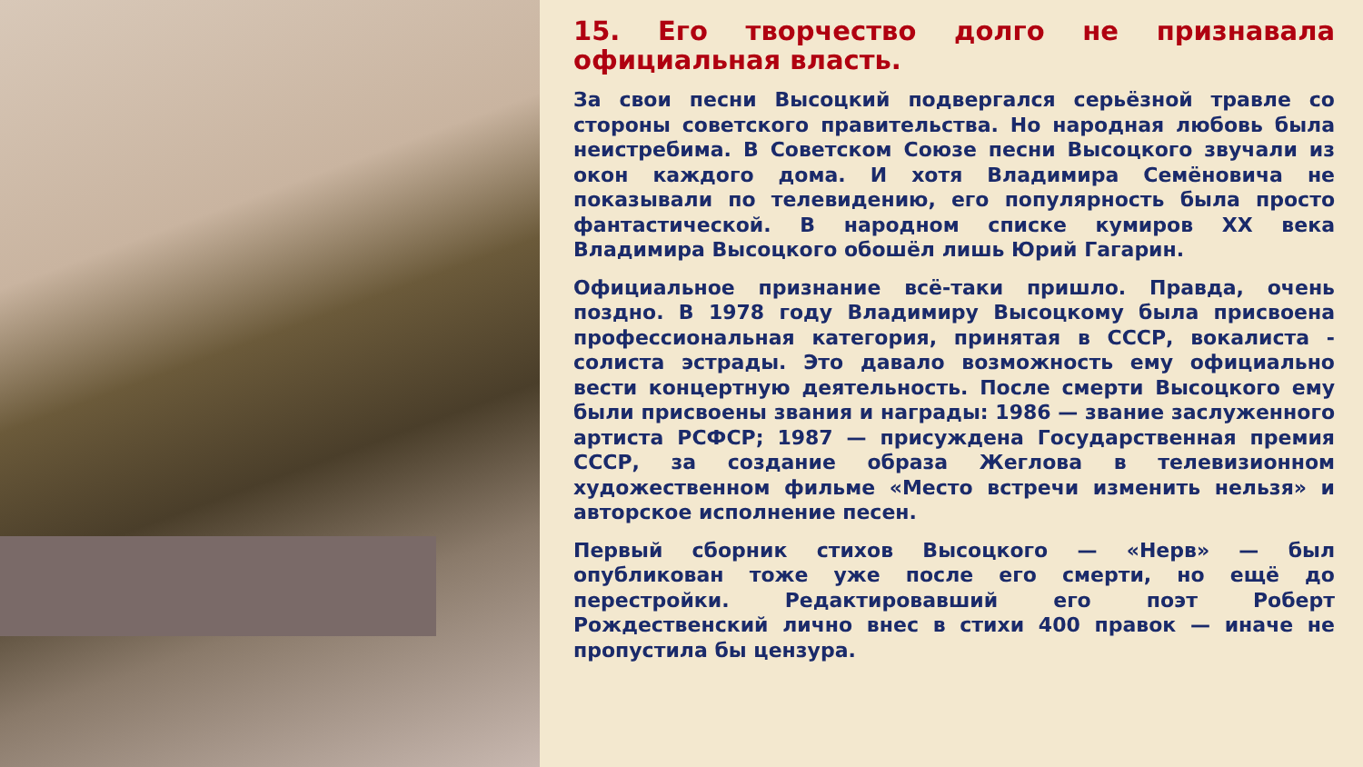15. Его творчество долго не признавала официальная власть.
За свои песни Высоцкий подвергался серьёзной травле со стороны советского правительства. Но народная любовь была неистребима. В Советском Союзе песни Высоцкого звучали из окон каждого дома. И хотя Владимира Семёновича не показывали по телевидению, его популярность была просто фантастической. В народном списке кумиров XX века Владимира Высоцкого обошёл лишь Юрий Гагарин.
Официальное признание всё-таки пришло. Правда, очень поздно. В 1978 году Владимиру Высоцкому была присвоена профессиональная категория, принятая в СССР, вокалиста - солиста эстрады. Это давало возможность ему официально вести концертную деятельность. После смерти Высоцкого ему были присвоены звания и награды: 1986 — звание заслуженного артиста РСФСР; 1987 — присуждена Государственная премия СССР, за создание образа Жеглова в телевизионном художественном фильме «Место встречи изменить нельзя» и авторское исполнение песен.
Первый сборник стихов Высоцкого — «Нерв» — был опубликован тоже уже после его смерти, но ещё до перестройки. Редактировавший его поэт Роберт Рождественский лично внес в стихи 400 правок — иначе не пропустила бы цензура.